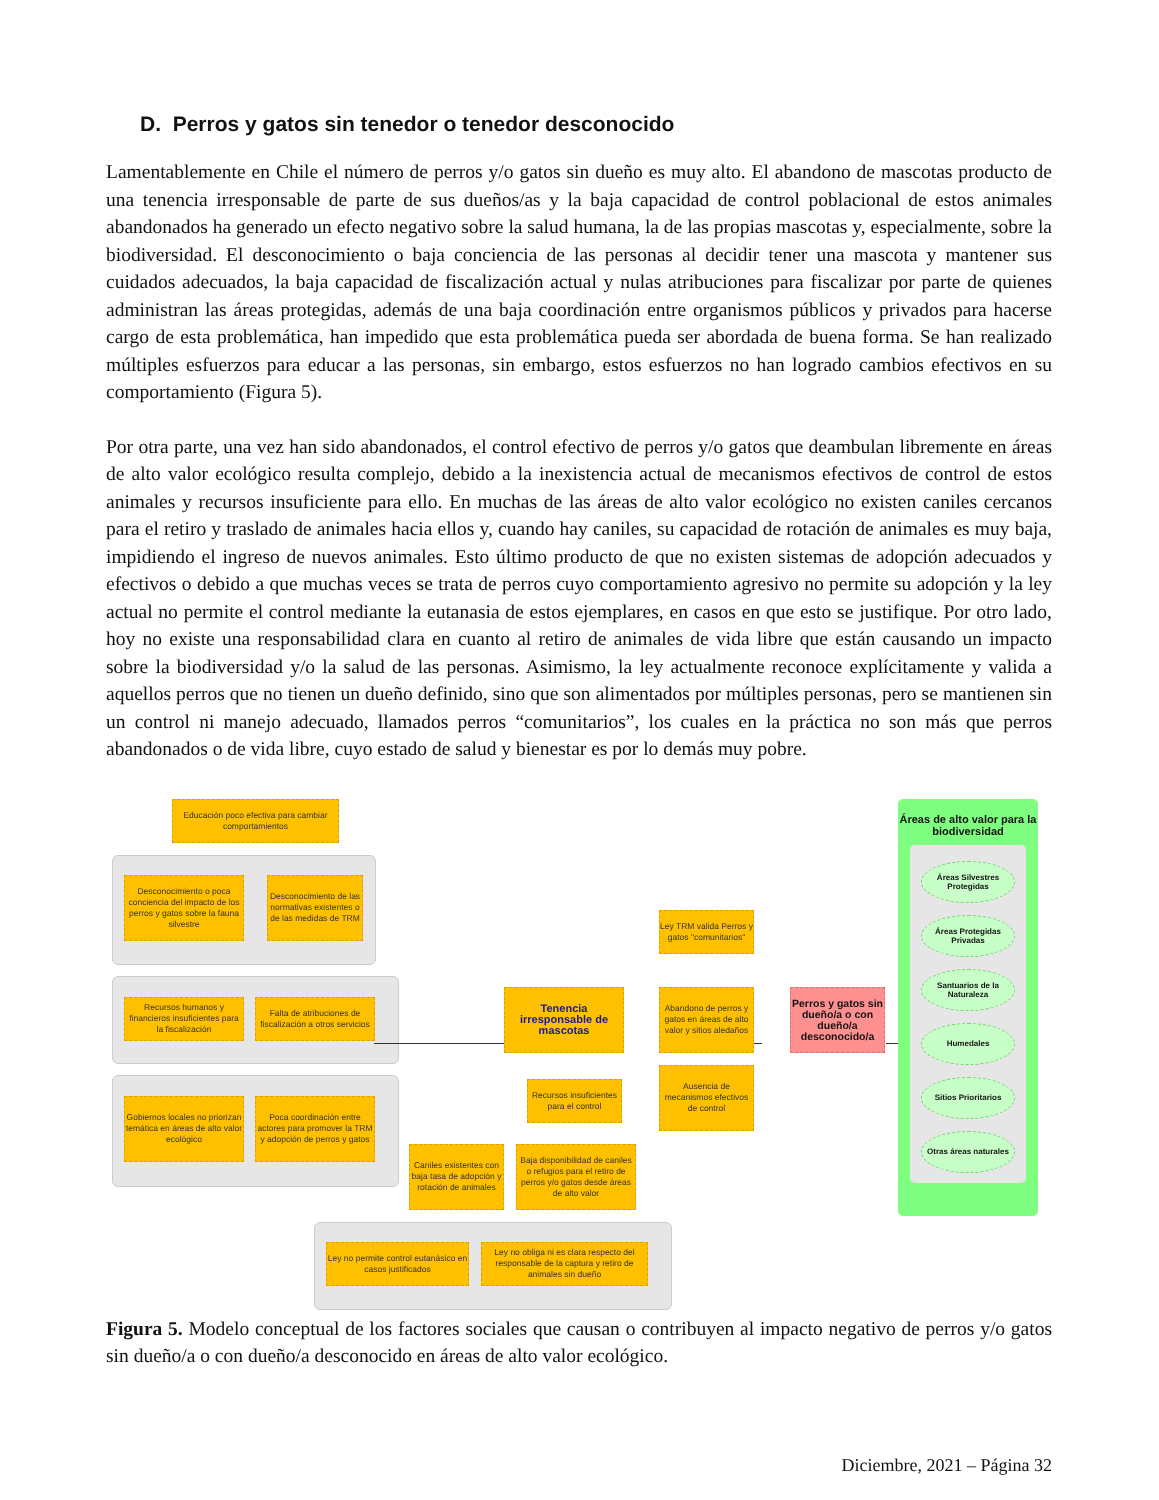D. Perros y gatos sin tenedor o tenedor desconocido
Lamentablemente en Chile el número de perros y/o gatos sin dueño es muy alto. El abandono de mascotas producto de una tenencia irresponsable de parte de sus dueños/as y la baja capacidad de control poblacional de estos animales abandonados ha generado un efecto negativo sobre la salud humana, la de las propias mascotas y, especialmente, sobre la biodiversidad. El desconocimiento o baja conciencia de las personas al decidir tener una mascota y mantener sus cuidados adecuados, la baja capacidad de fiscalización actual y nulas atribuciones para fiscalizar por parte de quienes administran las áreas protegidas, además de una baja coordinación entre organismos públicos y privados para hacerse cargo de esta problemática, han impedido que esta problemática pueda ser abordada de buena forma. Se han realizado múltiples esfuerzos para educar a las personas, sin embargo, estos esfuerzos no han logrado cambios efectivos en su comportamiento (Figura 5).
Por otra parte, una vez han sido abandonados, el control efectivo de perros y/o gatos que deambulan libremente en áreas de alto valor ecológico resulta complejo, debido a la inexistencia actual de mecanismos efectivos de control de estos animales y recursos insuficiente para ello. En muchas de las áreas de alto valor ecológico no existen caniles cercanos para el retiro y traslado de animales hacia ellos y, cuando hay caniles, su capacidad de rotación de animales es muy baja, impidiendo el ingreso de nuevos animales. Esto último producto de que no existen sistemas de adopción adecuados y efectivos o debido a que muchas veces se trata de perros cuyo comportamiento agresivo no permite su adopción y la ley actual no permite el control mediante la eutanasia de estos ejemplares, en casos en que esto se justifique. Por otro lado, hoy no existe una responsabilidad clara en cuanto al retiro de animales de vida libre que están causando un impacto sobre la biodiversidad y/o la salud de las personas. Asimismo, la ley actualmente reconoce explícitamente y valida a aquellos perros que no tienen un dueño definido, sino que son alimentados por múltiples personas, pero se mantienen sin un control ni manejo adecuado, llamados perros “comunitarios”, los cuales en la práctica no son más que perros abandonados o de vida libre, cuyo estado de salud y bienestar es por lo demás muy pobre.
Educación poco efectiva para cambiar comportamientos
Desconocimiento o poca conciencia del impacto de los perros y gatos sobre la fauna silvestre
Desconocimiento de las normativas existentes o de las medidas de TRM
Recursos humanos y financieros insuficientes para la fiscalización
Falta de atribuciones de fiscalización a otros servicios
Gobiernos locales no priorizan temática en áreas de alto valor ecológico
Poca coordinación entre actores para promover la TRM y adopción de perros y gatos
Tenencia irresponsable de mascotas
Ley TRM valida Perros y gatos "comunitarios"
Abandono de perros y gatos en áreas de alto valor y sitios aledaños
Ausencia de mecanismos efectivos de control
Recursos insuficientes para el control
Caniles existentes con baja tasa de adopción y rotación de animales
Baja disponibilidad de caniles o refugios para el retiro de perros y/o gatos desde áreas de alto valor
Ley no permite control eutanásico en casos justificados
Ley no obliga ni es clara respecto del responsable de la captura y retiro de animales sin dueño
Perros y gatos sin dueño/a o con dueño/a desconocido/a
Áreas de alto valor para la biodiversidad
Áreas Silvestres Protegidas
Áreas Protegidas Privadas
Santuarios de la Naturaleza
Humedales
Sitios Prioritarios
Otras áreas naturales
Figura 5. Modelo conceptual de los factores sociales que causan o contribuyen al impacto negativo de perros y/o gatos sin dueño/a o con dueño/a desconocido en áreas de alto valor ecológico.
Diciembre, 2021 – Página 32